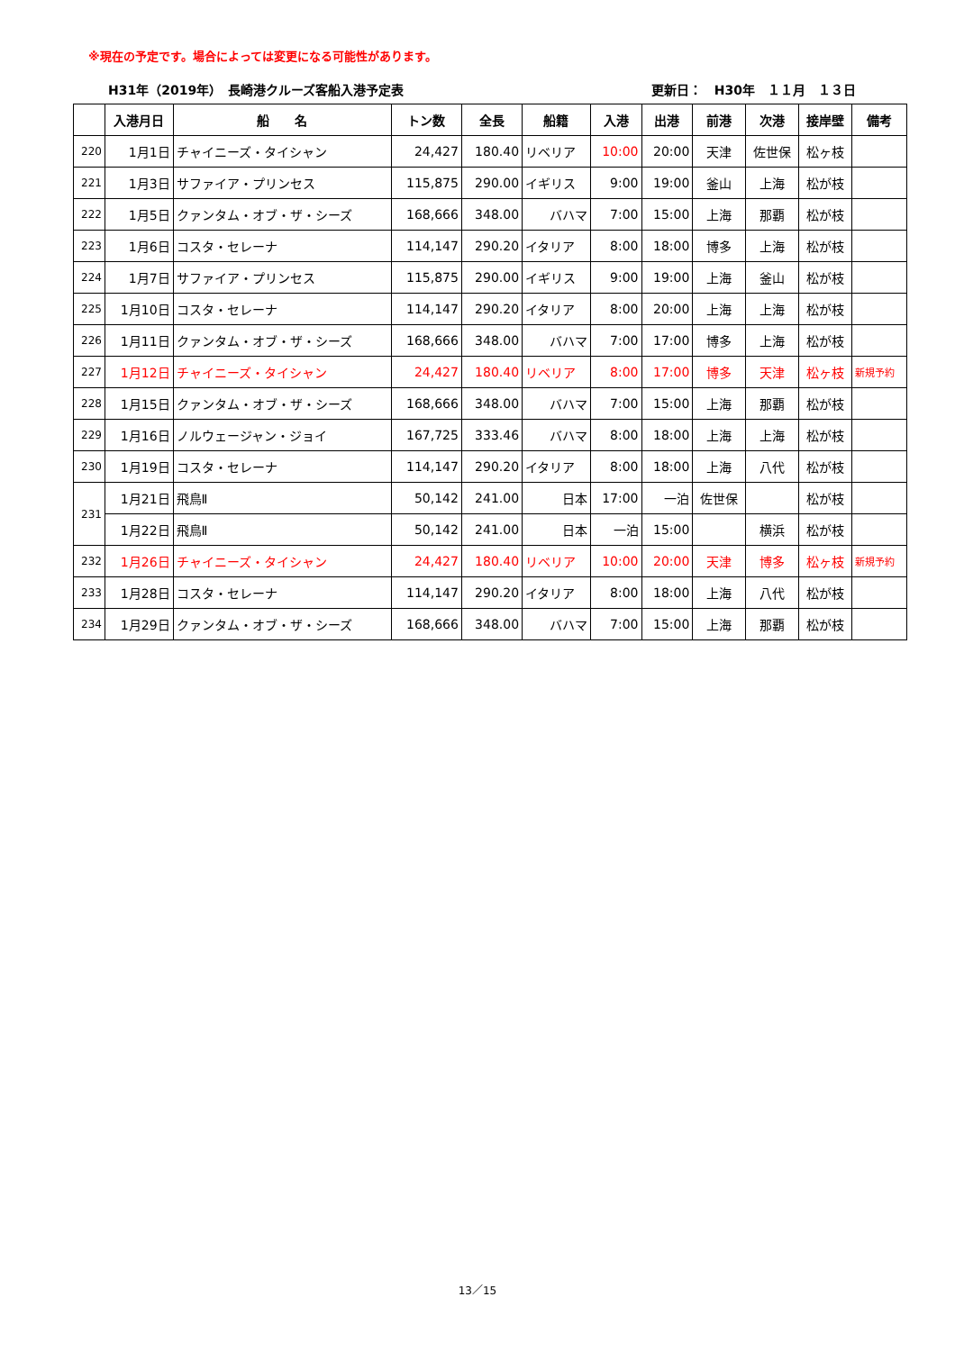※現在の予定です。場合によっては変更になる可能性があります。
H31年（2019年）　長崎港クルーズ客船入港予定表 更新日：　H30年　１１月　１３日
| | 入港月日 | 船 名 | トン数 | 全長 | 船籍 | 入港 | 出港 | 前港 | 次港 | 接岸壁 | 備考 |
| --- | --- | --- | --- | --- | --- | --- | --- | --- | --- | --- | --- |
| 220 | 1月1日 | チャイニーズ・タイシャン | 24,427 | 180.40 | リベリア | 10:00 | 20:00 | 天津 | 佐世保 | 松ヶ枝 | |
| 221 | 1月3日 | サファイア・プリンセス | 115,875 | 290.00 | イギリス | 9:00 | 19:00 | 釜山 | 上海 | 松が枝 | |
| 222 | 1月5日 | クァンタム・オブ・ザ・シーズ | 168,666 | 348.00 | バハマ | 7:00 | 15:00 | 上海 | 那覇 | 松が枝 | |
| 223 | 1月6日 | コスタ・セレーナ | 114,147 | 290.20 | イタリア | 8:00 | 18:00 | 博多 | 上海 | 松が枝 | |
| 224 | 1月7日 | サファイア・プリンセス | 115,875 | 290.00 | イギリス | 9:00 | 19:00 | 上海 | 釜山 | 松が枝 | |
| 225 | 1月10日 | コスタ・セレーナ | 114,147 | 290.20 | イタリア | 8:00 | 20:00 | 上海 | 上海 | 松が枝 | |
| 226 | 1月11日 | クァンタム・オブ・ザ・シーズ | 168,666 | 348.00 | バハマ | 7:00 | 17:00 | 博多 | 上海 | 松が枝 | |
| 227 | 1月12日 | チャイニーズ・タイシャン | 24,427 | 180.40 | リベリア | 8:00 | 17:00 | 博多 | 天津 | 松ヶ枝 | 新規予約 |
| 228 | 1月15日 | クァンタム・オブ・ザ・シーズ | 168,666 | 348.00 | バハマ | 7:00 | 15:00 | 上海 | 那覇 | 松が枝 | |
| 229 | 1月16日 | ノルウェージャン・ジョイ | 167,725 | 333.46 | バハマ | 8:00 | 18:00 | 上海 | 上海 | 松が枝 | |
| 230 | 1月19日 | コスタ・セレーナ | 114,147 | 290.20 | イタリア | 8:00 | 18:00 | 上海 | 八代 | 松が枝 | |
| 231 | 1月21日 | 飛鳥Ⅱ | 50,142 | 241.00 | 日本 | 17:00 | 一泊 | 佐世保 | | 松が枝 | |
| | 1月22日 | 飛鳥Ⅱ | 50,142 | 241.00 | 日本 | 一泊 | 15:00 | | 横浜 | 松が枝 | |
| 232 | 1月26日 | チャイニーズ・タイシャン | 24,427 | 180.40 | リベリア | 10:00 | 20:00 | 天津 | 博多 | 松ヶ枝 | 新規予約 |
| 233 | 1月28日 | コスタ・セレーナ | 114,147 | 290.20 | イタリア | 8:00 | 18:00 | 上海 | 八代 | 松が枝 | |
| 234 | 1月29日 | クァンタム・オブ・ザ・シーズ | 168,666 | 348.00 | バハマ | 7:00 | 15:00 | 上海 | 那覇 | 松が枝 | |
13／15